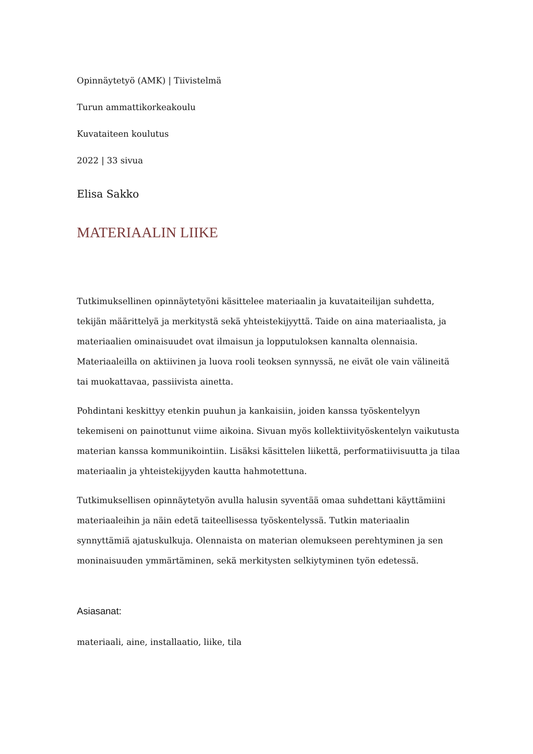Opinnäytetyö (AMK) | Tiivistelmä
Turun ammattikorkeakoulu
Kuvataiteen koulutus
2022 | 33 sivua
Elisa Sakko
MATERIAALIN LIIKE
Tutkimuksellinen opinnäytetyöni käsittelee materiaalin ja kuvataiteilijan suhdetta, tekijän määrittelyä ja merkitystä sekä yhteistekijyyttä. Taide on aina materiaalista, ja materiaalien ominaisuudet ovat ilmaisun ja lopputuloksen kannalta olennaisia. Materiaaleilla on aktiivinen ja luova rooli teoksen synnyssä, ne eivät ole vain välineitä tai muokattavaa, passiivista ainetta.
Pohdintani keskittyy etenkin puuhun ja kankaisiin, joiden kanssa työskentelyyn tekemiseni on painottunut viime aikoina. Sivuan myös kollektiivityöskentelyn vaikutusta materian kanssa kommunikointiin. Lisäksi käsittelen liikettä, performatiivisuutta ja tilaa materiaalin ja yhteistekijyyden kautta hahmotettuna.
Tutkimuksellisen opinnäytetyön avulla halusin syventää omaa suhdettani käyttämiini materiaaleihin ja näin edetä taiteellisessa työskentelyssä. Tutkin materiaalin synnyttämiä ajatuskulkuja. Olennaista on materian olemukseen perehtyminen ja sen moninaisuuden ymmärtäminen, sekä merkitysten selkiytyminen työn edetessä.
Asiasanat:
materiaali, aine, installaatio, liike, tila